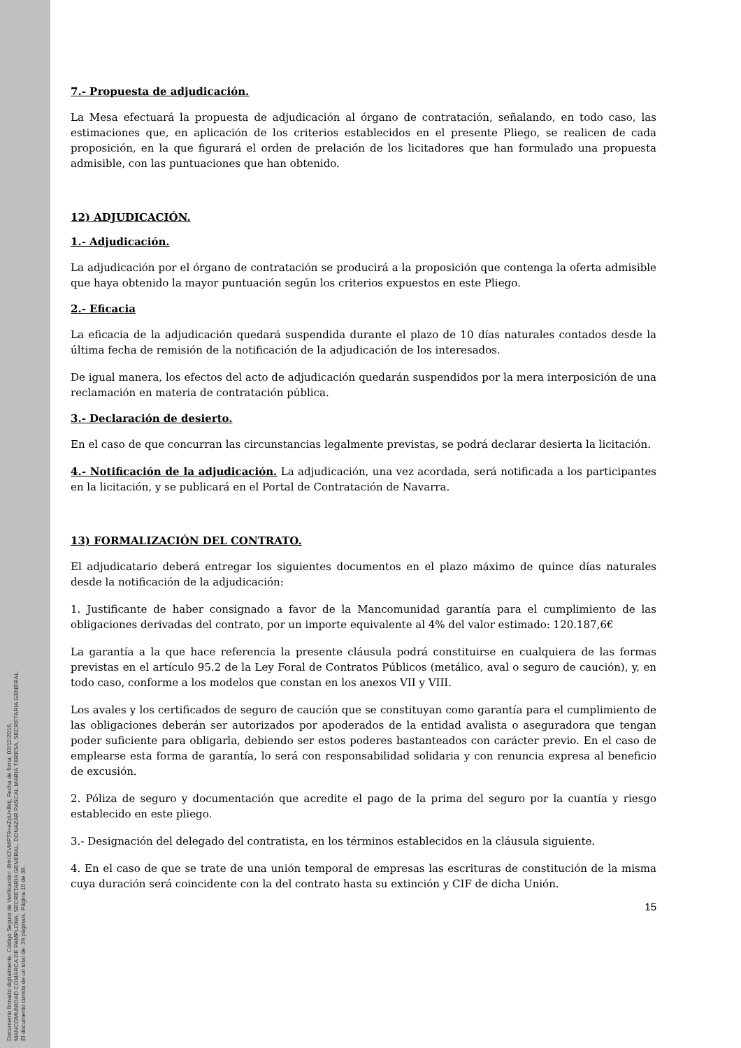Documento firmado digitalmente. Código Seguro de Verificación: 4HnX2VMPT9+eZpU+8ktj, Fecha de firma: 02/12/2016.
MANCOMUNIDAD COMARCA DE PAMPLONA, SECRETARIA GENERAL, DONAZAR PASCAL MARIA TERESA, SECRETARIA GENERAL.
El documento consta de un total de: 39 página/s. Página 15 de 39.
7.- Propuesta de adjudicación.
La Mesa efectuará la propuesta de adjudicación al órgano de contratación, señalando, en todo caso, las estimaciones que, en aplicación de los criterios establecidos en el presente Pliego, se realicen de cada proposición, en la que figurará el orden de prelación de los licitadores que han formulado una propuesta admisible, con las puntuaciones que han obtenido.
12) ADJUDICACIÓN.
1.- Adjudicación.
La adjudicación por el órgano de contratación se producirá a la proposición que contenga la oferta admisible que haya obtenido la mayor puntuación según los criterios expuestos en este Pliego.
2.- Eficacia
La eficacia de la adjudicación quedará suspendida durante el plazo de 10 días naturales contados desde la última fecha de remisión de la notificación de la adjudicación de los interesados.
De igual manera, los efectos del acto de adjudicación quedarán suspendidos por la mera interposición de una reclamación en materia de contratación pública.
3.- Declaración de desierto.
En el caso de que concurran las circunstancias legalmente previstas, se podrá declarar desierta la licitación.
4.- Notificación de la adjudicación. La adjudicación, una vez acordada, será notificada a los participantes en la licitación, y se publicará en el Portal de Contratación de Navarra.
13) FORMALIZACIÓN DEL CONTRATO.
El adjudicatario deberá entregar los siguientes documentos en el plazo máximo de quince días naturales desde la notificación de la adjudicación:
1. Justificante de haber consignado a favor de la Mancomunidad garantía para el cumplimiento de las obligaciones derivadas del contrato, por un importe equivalente al 4% del valor estimado: 120.187,6€
La garantía a la que hace referencia la presente cláusula podrá constituirse en cualquiera de las formas previstas en el artículo 95.2 de la Ley Foral de Contratos Públicos (metálico, aval o seguro de caución), y, en todo caso, conforme a los modelos que constan en los anexos VII y VIII.
Los avales y los certificados de seguro de caución que se constituyan como garantía para el cumplimiento de las obligaciones deberán ser autorizados por apoderados de la entidad avalista o aseguradora que tengan poder suficiente para obligarla, debiendo ser estos poderes bastanteados con carácter previo. En el caso de emplearse esta forma de garantía, lo será con responsabilidad solidaria y con renuncia expresa al beneficio de excusión.
2. Póliza de seguro y documentación que acredite el pago de la prima del seguro por la cuantía y riesgo establecido en este pliego.
3.- Designación del delegado del contratista, en los términos establecidos en la cláusula siguiente.
4. En el caso de que se trate de una unión temporal de empresas las escrituras de constitución de la misma cuya duración será coincidente con la del contrato hasta su extinción y CIF de dicha Unión.
15